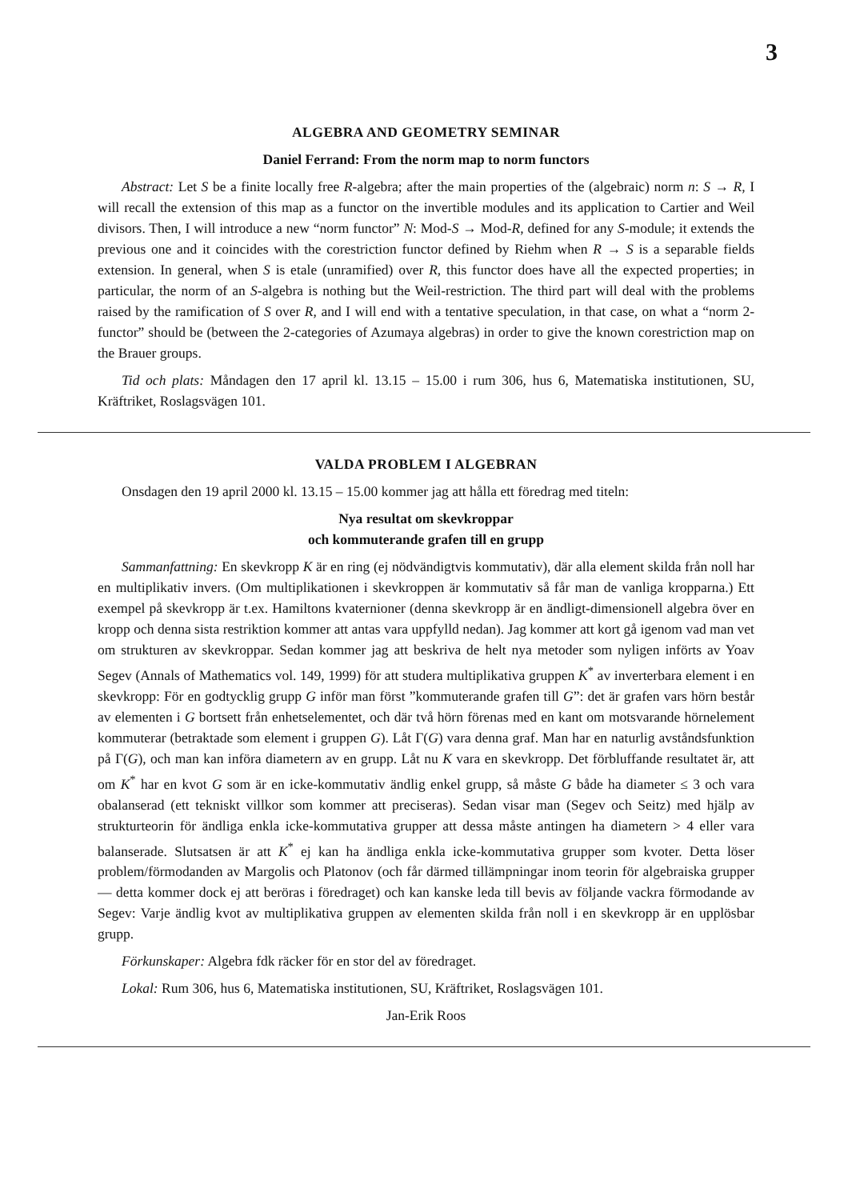3
ALGEBRA AND GEOMETRY SEMINAR
Daniel Ferrand: From the norm map to norm functors
Abstract: Let S be a finite locally free R-algebra; after the main properties of the (algebraic) norm n: S → R, I will recall the extension of this map as a functor on the invertible modules and its application to Cartier and Weil divisors. Then, I will introduce a new “norm functor” N: Mod-S → Mod-R, defined for any S-module; it extends the previous one and it coincides with the corestriction functor defined by Riehm when R → S is a separable fields extension. In general, when S is etale (unramified) over R, this functor does have all the expected properties; in particular, the norm of an S-algebra is nothing but the Weil-restriction. The third part will deal with the problems raised by the ramification of S over R, and I will end with a tentative speculation, in that case, on what a “norm 2-functor” should be (between the 2-categories of Azumaya algebras) in order to give the known corestriction map on the Brauer groups.
Tid och plats: Måndagen den 17 april kl. 13.15 – 15.00 i rum 306, hus 6, Matematiska institutionen, SU, Kräftriket, Roslagsvägen 101.
VALDA PROBLEM I ALGEBRAN
Onsdagen den 19 april 2000 kl. 13.15 – 15.00 kommer jag att hålla ett föredrag med titeln:
Nya resultat om skevkroppar
och kommuterande grafen till en grupp
Sammanfattning: En skevkropp K är en ring (ej nödvändigtvis kommutativ), där alla element skilda från noll har en multiplikativ invers. (Om multiplikationen i skevkroppen är kommutativ så får man de vanliga kropparna.) Ett exempel på skevkropp är t.ex. Hamiltons kvaternioner (denna skevkropp är en ändligt-dimensionell algebra över en kropp och denna sista restriktion kommer att antas vara uppfylld nedan). Jag kommer att kort gå igenom vad man vet om strukturen av skevkroppar. Sedan kommer jag att beskriva de helt nya metoder som nyligen införts av Yoav Segev (Annals of Mathematics vol. 149, 1999) för att studera multiplikativa gruppen K<sup>*</sup> av inverterbara element i en skevkropp: För en godtycklig grupp G inför man först ”kommuterande grafen till G”: det är grafen vars hörn består av elementen i G bortsett från enhetselementet, och där två hörn förenas med en kant om motsvarande hörnelement kommuterar (betraktade som element i gruppen G). Låt Γ(G) vara denna graf. Man har en naturlig avståndsfunktion på Γ(G), och man kan införa diametern av en grupp. Låt nu K vara en skevkropp. Det förbluffande resultatet är, att om K<sup>*</sup> har en kvot G som är en icke-kommutativ ändlig enkel grupp, så måste G både ha diameter ≤ 3 och vara obalanserad (ett tekniskt villkor som kommer att preciseras). Sedan visar man (Segev och Seitz) med hjälp av strukturteorin för ändliga enkla icke-kommutativa grupper att dessa måste antingen ha diametern > 4 eller vara balanserade. Slutsatsen är att K<sup>*</sup> ej kan ha ändliga enkla icke-kommutativa grupper som kvoter. Detta löser problem/förmodanden av Margolis och Platonov (och får därmed tillämpningar inom teorin för algebraiska grupper — detta kommer dock ej att beröras i föredraget) och kan kanske leda till bevis av följande vackra förmodande av Segev: Varje ändlig kvot av multiplikativa gruppen av elementen skilda från noll i en skevkropp är en upplösbar grupp.
Förkunskaper: Algebra fdk räcker för en stor del av föredraget.
Lokal: Rum 306, hus 6, Matematiska institutionen, SU, Kräftriket, Roslagsvägen 101.
Jan-Erik Roos